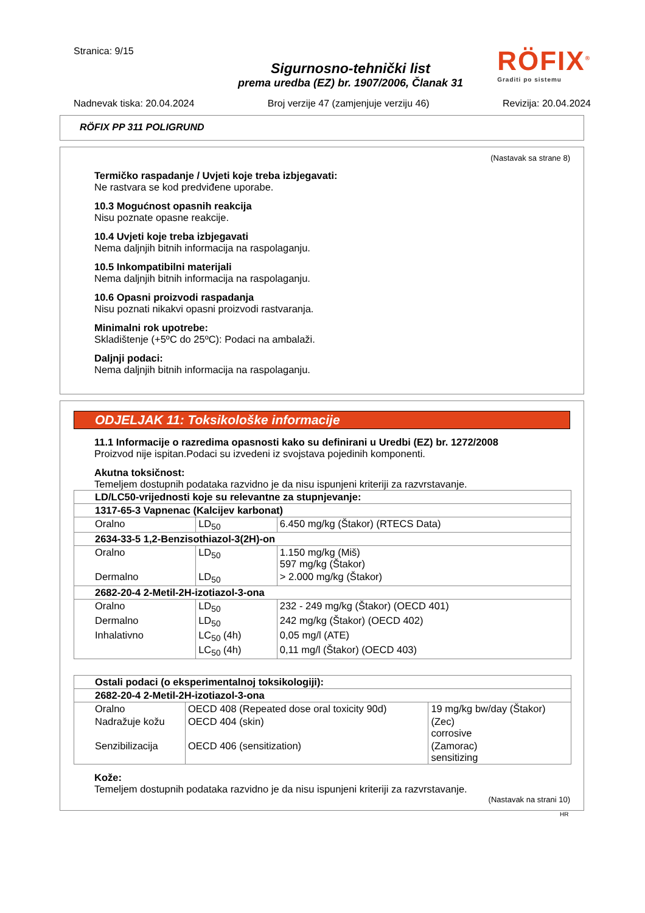RÖFIX<sup>®</sup>
Graditi po sistemu
Stranica: 9/15
Sigurnosno-tehnički list
prema uredba (EZ) br. 1907/2006, Članak 31
Nadnevak tiska: 20.04.2024 Broj verzije 47 (zamjenjuje verziju 46) Revizija: 20.04.2024
RÖFIX PP 311 POLIGRUND
(Nastavak sa strane 8)
Termičko raspadanje / Uvjeti koje treba izbjegavati:
Ne rastvara se kod predviđene uporabe.
10.3 Mogućnost opasnih reakcija
Nisu poznate opasne reakcije.
10.4 Uvjeti koje treba izbjegavati
Nema daljnjih bitnih informacija na raspolaganju.
10.5 Inkompatibilni materijali
Nema daljnjih bitnih informacija na raspolaganju.
10.6 Opasni proizvodi raspadanja
Nisu poznati nikakvi opasni proizvodi rastvaranja.
Minimalni rok upotrebe:
Skladištenje (+5ºC do 25ºC): Podaci na ambalaži.
Daljnji podaci:
Nema daljnjih bitnih informacija na raspolaganju.
ODJELJAK 11: Toksikološke informacije
11.1 Informacije o razredima opasnosti kako su definirani u Uredbi (EZ) br. 1272/2008
Proizvod nije ispitan.Podaci su izvedeni iz svojstava pojedinih komponenti.
Akutna toksičnost:
Temeljem dostupnih podataka razvidno je da nisu ispunjeni kriteriji za razvrstavanje.
| LD/LC50-vrijednosti koje su relevantne za stupnjevanje: | | |
| 1317-65-3 Vapnenac (Kalcijev karbonat) | | |
| Oralno | LD<sub>50</sub> | 6.450 mg/kg (Štakor) (RTECS Data) |
| 2634-33-5 1,2-Benzisothiazol-3(2H)-on | | |
| Oralno | LD<sub>50</sub> | 1.150 mg/kg (Miš) 597 mg/kg (Štakor) |
| Dermalno | LD<sub>50</sub> | > 2.000 mg/kg (Štakor) |
| 2682-20-4 2-Metil-2H-izotiazol-3-ona | | |
| Oralno | LD<sub>50</sub> | 232 - 249 mg/kg (Štakor) (OECD 401) |
| Dermalno | LD<sub>50</sub> | 242 mg/kg (Štakor) (OECD 402) |
| Inhalativno | LC<sub>50</sub> (4h) | 0,05 mg/l (ATE) |
| | LC<sub>50</sub> (4h) | 0,11 mg/l (Štakor) (OECD 403) |
| Ostali podaci (o eksperimentalnoj toksikologiji): | | |
| 2682-20-4 2-Metil-2H-izotiazol-3-ona | | |
| Oralno | OECD 408 (Repeated dose oral toxicity 90d) | 19 mg/kg bw/day (Štakor) |
| Nadražuje kožu | OECD 404 (skin) | (Zec) corrosive |
| Senzibilizacija | OECD 406 (sensitization) | (Zamorac) sensitizing |
Kože:
Temeljem dostupnih podataka razvidno je da nisu ispunjeni kriteriji za razvrstavanje.
(Nastavak na strani 10)
HR